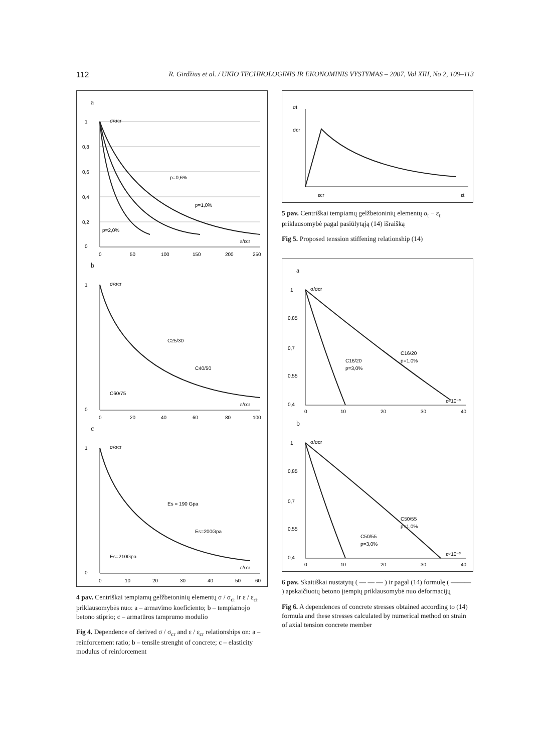112 R. Girdžius et al. / ŪKIO TECHNOLOGINIS IR EKONOMINIS VYSTYMAS – 2007, Vol XIII, No 2, 109–113
a
σ/σcr
1
0,8
0,6
0,4
0,2
0
p=0,6%
p=1,0%
p=2,0%
ε/εcr
0
50
100
150
200
250
b
σ/σcr
1
0
C25/30
C40/50
C60/75
ε/εcr
0
20
40
60
80
100
c
σ/σcr
1
0
Es = 190 Gpa
Es=200Gpa
Es=210Gpa
ε/εcr
0
10
20
30
40
50
60
4 pav. Centriškai tempiamų gelžbetoninių elementų σ / σ<sub>cr</sub> ir ε / ε<sub>cr</sub> priklausomybės nuo: a – armavimo koeficiento; b – tempiamojo betono stiprio; c – armatūros tamprumo modulio
Fig 4. Dependence of derived σ / σ<sub>cr</sub> and ε / ε<sub>cr</sub> relationships on: a – reinforcement ratio; b – tensile strenght of concrete; c – elasticity modulus of reinforcement
σt
σcr
εcr
εt
5 pav. Centriškai tempiamų gelžbetoninių elementų σ<sub>t</sub> − ε<sub>t</sub> priklausomybė pagal pasiūlytąją (14) išraišką
Fig 5. Proposed tenssion stiffening relationship (14)
a
σ/σcr
1
0,85
0,7
0,55
0,4
C16/20
p=3,0%
C16/20
p=1,0%
ε×10⁻³
0
10
20
30
40
b
σ/σcr
1
0,85
0,7
0,55
0,4
C50/55
p=3,0%
C50/55
p=1,0%
ε×10⁻³
0
10
20
30
40
6 pav. Skaitiškai nustatytų ( — — — ) ir pagal (14) formulę ( ——— ) apskaičiuotų betono įtempių priklausomybė nuo deformacijų
Fig 6. A dependences of concrete stresses obtained according to (14) formula and these stresses calculated by numerical method on strain of axial tension concrete member